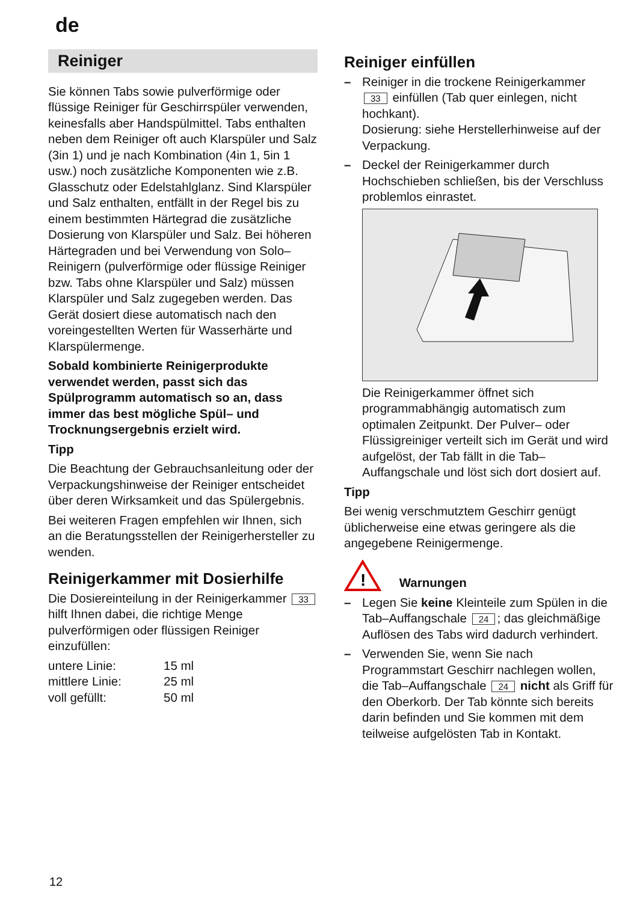de
Reiniger
Sie können Tabs sowie pulverförmige oder flüssige Reiniger für Geschirrspüler verwenden, keinesfalls aber Handspülmittel. Tabs enthalten neben dem Reiniger oft auch Klarspüler und Salz (3in 1) und je nach Kombination (4in 1, 5in 1 usw.) noch zusätzliche Komponenten wie z.B. Glasschutz oder Edelstahlglanz. Sind Klarspüler und Salz enthalten, entfällt in der Regel bis zu einem bestimmten Härtegrad die zusätzliche Dosierung von Klarspüler und Salz. Bei höheren Härtegraden und bei Verwendung von Solo–Reinigern (pulverförmige oder flüssige Reiniger bzw. Tabs ohne Klarspüler und Salz) müssen Klarspüler und Salz zugegeben werden. Das Gerät dosiert diese automatisch nach den voreingestellten Werten für Wasserhärte und Klarspülermenge.
Sobald kombinierte Reinigerprodukte verwendet werden, passt sich das Spülprogramm automatisch so an, dass immer das best mögliche Spül– und Trocknungsergebnis erzielt wird.
Tipp
Die Beachtung der Gebrauchsanleitung oder der Verpackungshinweise der Reiniger entscheidet über deren Wirksamkeit und das Spülergebnis.
Bei weiteren Fragen empfehlen wir Ihnen, sich an die Beratungsstellen der Reinigerhersteller zu wenden.
Reinigerkammer mit Dosierhilfe
Die Dosiereinteilung in der Reinigerkammer 33 hilft Ihnen dabei, die richtige Menge pulverförmigen oder flüssigen Reiniger einzufüllen:
| untere Linie: | 15 ml |
| mittlere Linie: | 25 ml |
| voll gefüllt: | 50 ml |
Reiniger einfüllen
– Reiniger in die trockene Reinigerkammer 33 einfüllen (Tab quer einlegen, nicht hochkant).
Dosierung: siehe Herstellerhinweise auf der Verpackung.
– Deckel der Reinigerkammer durch Hochschieben schließen, bis der Verschluss problemlos einrastet.
Die Reinigerkammer öffnet sich programmabhängig automatisch zum optimalen Zeitpunkt. Der Pulver– oder Flüssigreiniger verteilt sich im Gerät und wird aufgelöst, der Tab fällt in die Tab–Auffangschale und löst sich dort dosiert auf.
Tipp
Bei wenig verschmutztem Geschirr genügt üblicherweise eine etwas geringere als die angegebene Reinigermenge.
!
Warnungen
– Legen Sie keine Kleinteile zum Spülen in die Tab–Auffangschale 24; das gleichmäßige Auflösen des Tabs wird dadurch verhindert.
– Verwenden Sie, wenn Sie nach Programmstart Geschirr nachlegen wollen, die Tab–Auffangschale 24 nicht als Griff für den Oberkorb. Der Tab könnte sich bereits darin befinden und Sie kommen mit dem teilweise aufgelösten Tab in Kontakt.
12